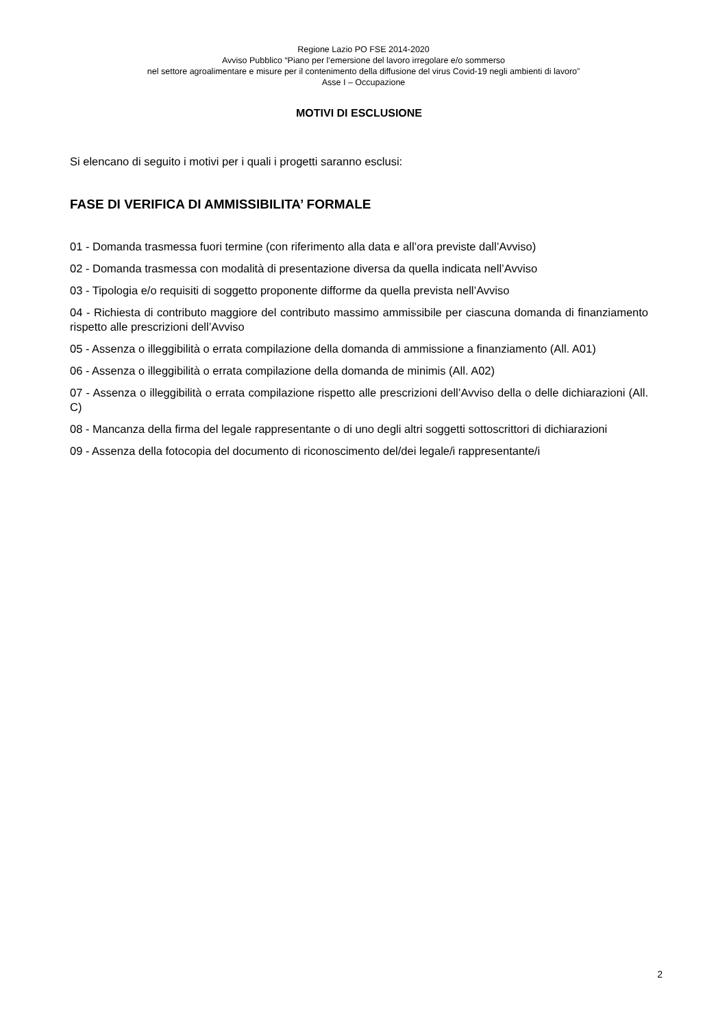Regione Lazio PO FSE 2014-2020
Avviso Pubblico “Piano per l’emersione del lavoro irregolare e/o sommerso
nel settore agroalimentare e misure per il contenimento della diffusione del virus Covid-19 negli ambienti di lavoro”
Asse I – Occupazione
MOTIVI DI ESCLUSIONE
Si elencano di seguito i motivi per i quali i progetti saranno esclusi:
FASE DI VERIFICA DI AMMISSIBILITA’ FORMALE
01 - Domanda trasmessa fuori termine (con riferimento alla data e all’ora previste dall’Avviso)
02 - Domanda trasmessa con modalità di presentazione diversa da quella indicata nell’Avviso
03 - Tipologia e/o requisiti di soggetto proponente difforme da quella prevista nell’Avviso
04 - Richiesta di contributo maggiore del contributo massimo ammissibile per ciascuna domanda di finanziamento rispetto alle prescrizioni dell’Avviso
05 - Assenza o illeggibilità o errata compilazione della domanda di ammissione a finanziamento (All. A01)
06 - Assenza o illeggibilità o errata compilazione della domanda de minimis (All. A02)
07 - Assenza o illeggibilità o errata compilazione rispetto alle prescrizioni dell’Avviso della o delle dichiarazioni (All. C)
08 - Mancanza della firma del legale rappresentante o di uno degli altri soggetti sottoscrittori di dichiarazioni
09 - Assenza della fotocopia del documento di riconoscimento del/dei legale/i rappresentante/i
2